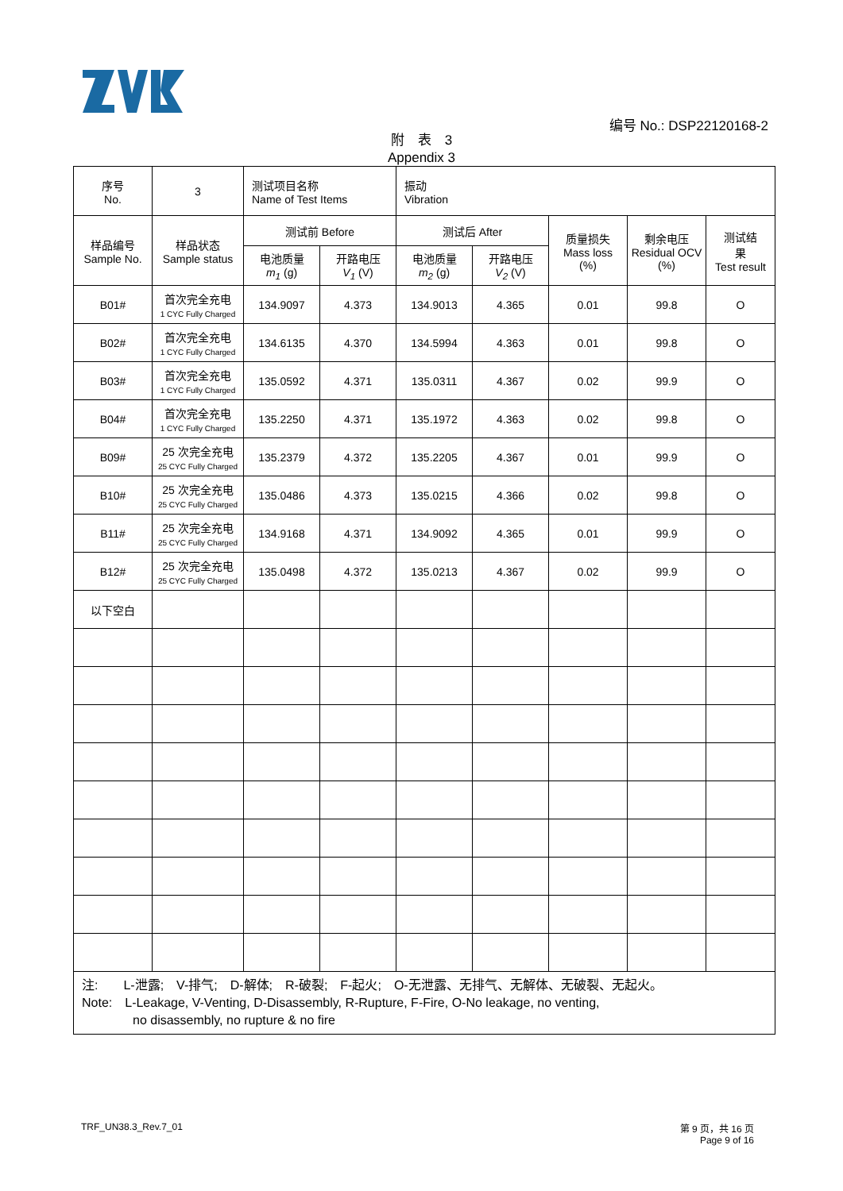编号 No.: DSP22120168-2
附　表　3
Appendix 3
| 序号 No. | 3 | 测试项目名称 Name of Test Items | | 振动 Vibration | | | | |
| 样品编号 Sample No. | 样品状态 Sample status | 测试前 Before | | 测试后 After | | 质量损失 Mass loss (%) | 剩余电压 Residual OCV (%) | 测试结 果 Test result |
| | | 电池质量 m<sub>1</sub> (g) | 开路电压 V<sub>1</sub> (V) | 电池质量 m<sub>2</sub> (g) | 开路电压 V<sub>2</sub> (V) | | | |
| B01# | 首次完全充电 1 CYC Fully Charged | 134.9097 | 4.373 | 134.9013 | 4.365 | 0.01 | 99.8 | O |
| B02# | 首次完全充电 1 CYC Fully Charged | 134.6135 | 4.370 | 134.5994 | 4.363 | 0.01 | 99.8 | O |
| B03# | 首次完全充电 1 CYC Fully Charged | 135.0592 | 4.371 | 135.0311 | 4.367 | 0.02 | 99.9 | O |
| B04# | 首次完全充电 1 CYC Fully Charged | 135.2250 | 4.371 | 135.1972 | 4.363 | 0.02 | 99.8 | O |
| B09# | 25 次完全充电 25 CYC Fully Charged | 135.2379 | 4.372 | 135.2205 | 4.367 | 0.01 | 99.9 | O |
| B10# | 25 次完全充电 25 CYC Fully Charged | 135.0486 | 4.373 | 135.0215 | 4.366 | 0.02 | 99.8 | O |
| B11# | 25 次完全充电 25 CYC Fully Charged | 134.9168 | 4.371 | 134.9092 | 4.365 | 0.01 | 99.9 | O |
| B12# | 25 次完全充电 25 CYC Fully Charged | 135.0498 | 4.372 | 135.0213 | 4.367 | 0.02 | 99.9 | O |
| 以下空白 | | | | | | | | |
| 注: L-泄露; V-排气; D-解体; R-破裂; F-起火; O-无泄露、无排气、无解体、无破裂、无起火。 Note: L-Leakage, V-Venting, D-Disassembly, R-Rupture, F-Fire, O-No leakage, no venting, no disassembly, no rupture & no fire | | | | | | | | |
TRF_UN38.3_Rev.7_01
第 9 页，共 16 页
Page 9 of 16